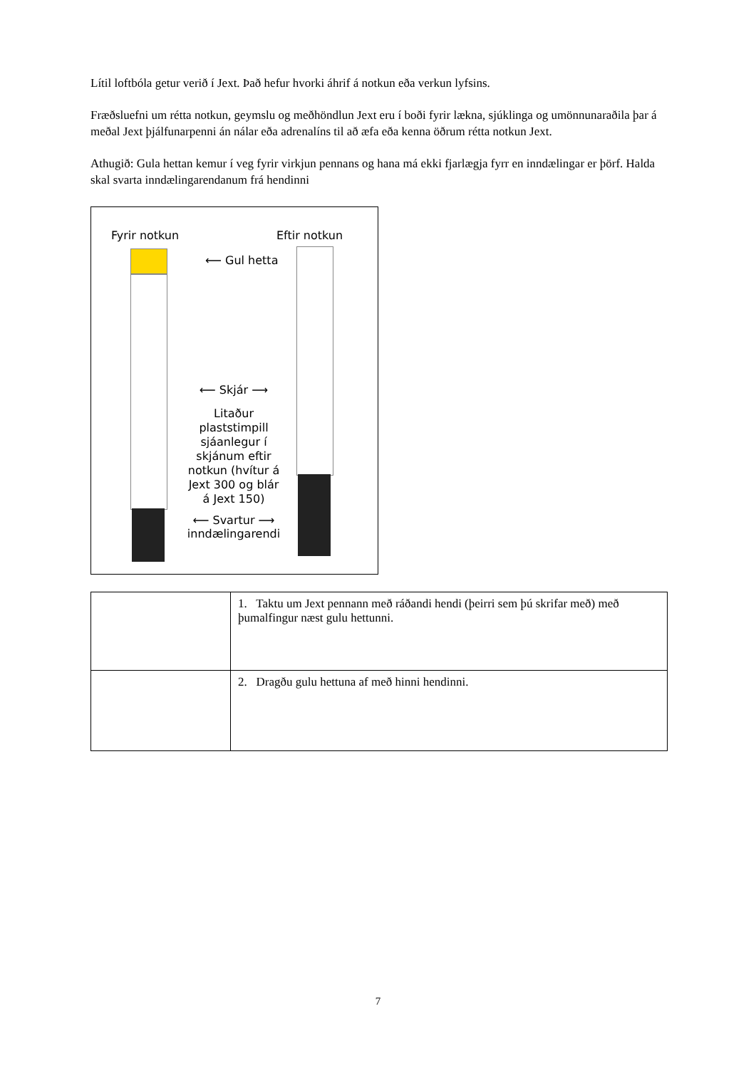Lítil loftbóla getur verið í Jext. Það hefur hvorki áhrif á notkun eða verkun lyfsins.
Fræðsluefni um rétta notkun, geymslu og meðhöndlun Jext eru í boði fyrir lækna, sjúklinga og umönnunaraðila þar á meðal Jext þjálfunarpenni án nálar eða adrenalíns til að æfa eða kenna öðrum rétta notkun Jext.
Athugið: Gula hettan kemur í veg fyrir virkjun pennans og hana má ekki fjarlægja fyrr en inndælingar er þörf. Halda skal svarta inndælingarendanum frá hendinni
Fyrir notkun Eftir notkun
⟵ Gul hetta
⟵ Skjár ⟶
Litaður plaststimpill sjáanlegur í skjánum eftir notkun (hvítur á Jext 300 og blár á Jext 150)
⟵ Svartur ⟶
inndælingarendi
| | 1. Taktu um Jext pennann með ráðandi hendi (þeirri sem þú skrifar með) með þumalfingur næst gulu hettunni. |
| | 2. Dragðu gulu hettuna af með hinni hendinni. |
7